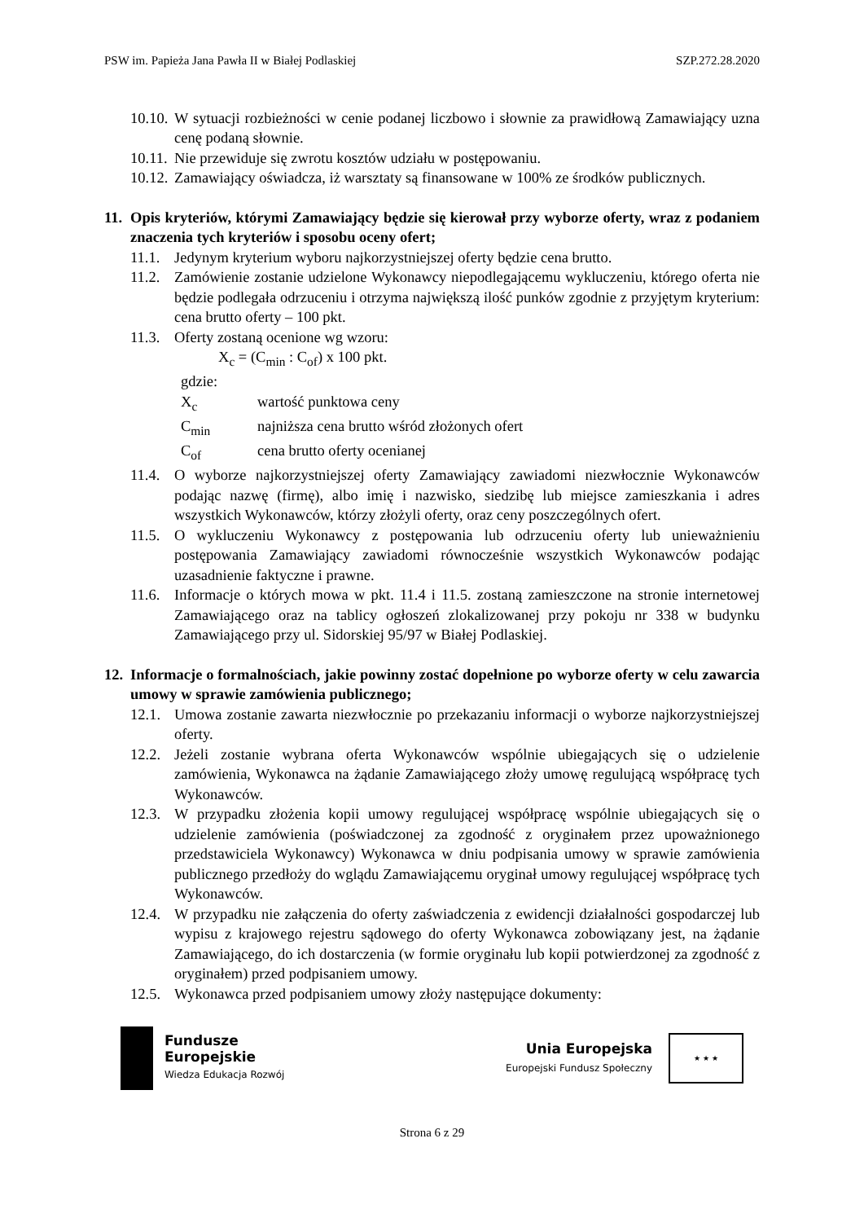PSW im. Papieża Jana Pawła II w Białej Podlaskiej SZP.272.28.2020
10.10. W sytuacji rozbieżności w cenie podanej liczbowo i słownie za prawidłową Zamawiający uzna cenę podaną słownie.
10.11. Nie przewiduje się zwrotu kosztów udziału w postępowaniu.
10.12. Zamawiający oświadcza, iż warsztaty są finansowane w 100% ze środków publicznych.
11. Opis kryteriów, którymi Zamawiający będzie się kierował przy wyborze oferty, wraz z podaniem znaczenia tych kryteriów i sposobu oceny ofert;
11.1. Jedynym kryterium wyboru najkorzystniejszej oferty będzie cena brutto.
11.2. Zamówienie zostanie udzielone Wykonawcy niepodlegającemu wykluczeniu, którego oferta nie będzie podlegała odrzuceniu i otrzyma największą ilość punków zgodnie z przyjętym kryterium: cena brutto oferty – 100 pkt.
11.3. Oferty zostaną ocenione wg wzoru:
X<sub>c</sub> = (C<sub>min</sub> : C<sub>of</sub>) x 100 pkt.
gdzie:
X<sub>c</sub> wartość punktowa ceny
C<sub>min</sub> najniższa cena brutto wśród złożonych ofert
C<sub>of</sub> cena brutto oferty ocenianej
11.4. O wyborze najkorzystniejszej oferty Zamawiający zawiadomi niezwłocznie Wykonawców podając nazwę (firmę), albo imię i nazwisko, siedzibę lub miejsce zamieszkania i adres wszystkich Wykonawców, którzy złożyli oferty, oraz ceny poszczególnych ofert.
11.5. O wykluczeniu Wykonawcy z postępowania lub odrzuceniu oferty lub unieważnieniu postępowania Zamawiający zawiadomi równocześnie wszystkich Wykonawców podając uzasadnienie faktyczne i prawne.
11.6. Informacje o których mowa w pkt. 11.4 i 11.5. zostaną zamieszczone na stronie internetowej Zamawiającego oraz na tablicy ogłoszeń zlokalizowanej przy pokoju nr 338 w budynku Zamawiającego przy ul. Sidorskiej 95/97 w Białej Podlaskiej.
12. Informacje o formalnościach, jakie powinny zostać dopełnione po wyborze oferty w celu zawarcia umowy w sprawie zamówienia publicznego;
12.1. Umowa zostanie zawarta niezwłocznie po przekazaniu informacji o wyborze najkorzystniejszej oferty.
12.2. Jeżeli zostanie wybrana oferta Wykonawców wspólnie ubiegających się o udzielenie zamówienia, Wykonawca na żądanie Zamawiającego złoży umowę regulującą współpracę tych Wykonawców.
12.3. W przypadku złożenia kopii umowy regulującej współpracę wspólnie ubiegających się o udzielenie zamówienia (poświadczonej za zgodność z oryginałem przez upoważnionego przedstawiciela Wykonawcy) Wykonawca w dniu podpisania umowy w sprawie zamówienia publicznego przedłoży do wglądu Zamawiającemu oryginał umowy regulującej współpracę tych Wykonawców.
12.4. W przypadku nie załączenia do oferty zaświadczenia z ewidencji działalności gospodarczej lub wypisu z krajowego rejestru sądowego do oferty Wykonawca zobowiązany jest, na żądanie Zamawiającego, do ich dostarczenia (w formie oryginału lub kopii potwierdzonej za zgodność z oryginałem) przed podpisaniem umowy.
12.5. Wykonawca przed podpisaniem umowy złoży następujące dokumenty:
Fundusze
Europejskie
Wiedza Edukacja Rozwój
Unia Europejska
Europejski Fundusz Społeczny
★ ★ ★
Strona 6 z 29